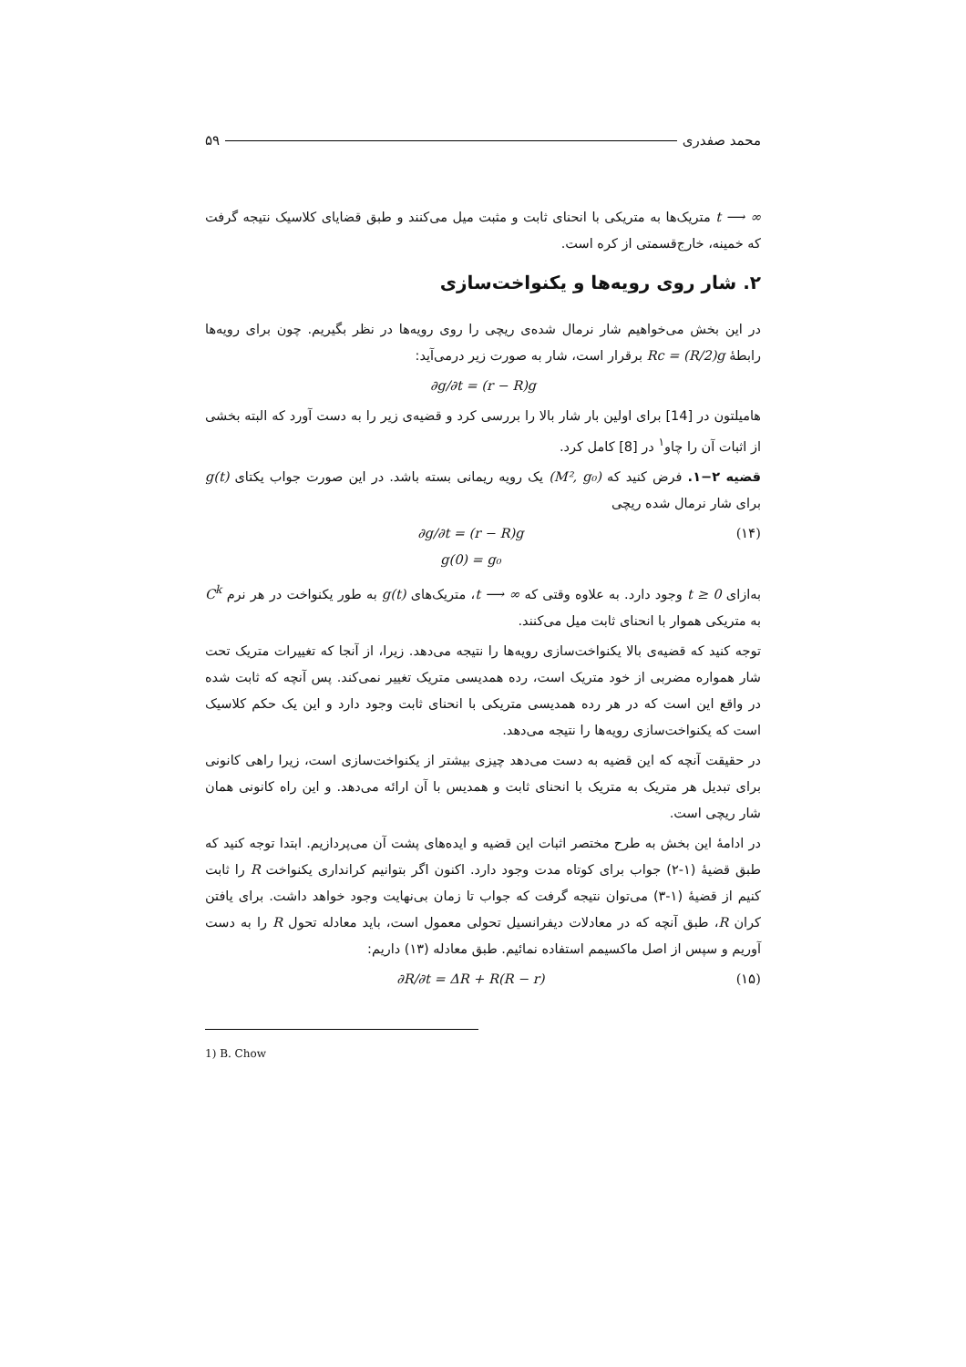محمد صفدری ۵۹
t ⟶ ∞ متریک‌ها به متریکی با انحنای ثابت و مثبت میل می‌کنند و طبق قضایای کلاسیک نتیجه گرفت که خمینه، خارج‌قسمتی از کره است.
۲. شار روی رویه‌ها و یکنواخت‌سازی
در این بخش می‌خواهیم شار نرمال شده‌ی ریچی را روی رویه‌ها در نظر بگیریم. چون برای رویه‌ها رابطهٔ Rc = (R/2)g برقرار است، شار به صورت زیر درمی‌آید:
∂g/∂t = (r − R)g
هامیلتون در [14] برای اولین بار شار بالا را بررسی کرد و قضیه‌ی زیر را به دست آورد که البته بخشی از اثبات آن را چاو<sup>۱</sup> در [8] کامل کرد.
قضیه ۲−۱. فرض کنید که (M², g₀) یک رویه ریمانی بسته باشد. در این صورت جواب یکتای g(t) برای شار نرمال شده ریچی
∂g/∂t = (r − R)g
g(0) = g₀ (۱۴)
به‌ازای t ≥ 0 وجود دارد. به علاوه وقتی که t ⟶ ∞، متریک‌های g(t) به طور یکنواخت در هر نرم C<sup>k</sup> به متریکی هموار با انحنای ثابت میل می‌کنند.
توجه کنید که قضیه‌ی بالا یکنواخت‌سازی رویه‌ها را نتیجه می‌دهد. زیرا، از آنجا که تغییرات متریک تحت شار همواره مضربی از خود متریک است، رده همدیسی متریک تغییر نمی‌کند. پس آنچه که ثابت شده در واقع این است که در هر رده همدیسی متریکی با انحنای ثابت وجود دارد و این یک حکم کلاسیک است که یکنواخت‌سازی رویه‌ها را نتیجه می‌دهد.
در حقیقت آنچه که این قضیه به دست می‌دهد چیزی بیشتر از یکنواخت‌سازی است، زیرا راهی کانونی برای تبدیل هر متریک به متریک با انحنای ثابت و همدیس با آن ارائه می‌دهد. و این راه کانونی همان شار ریچی است.
در ادامهٔ این بخش به طرح مختصر اثبات این قضیه و ایده‌های پشت آن می‌پردازیم. ابتدا توجه کنید که طبق قضیهٔ (۱-۲) جواب برای کوتاه مدت وجود دارد. اکنون اگر بتوانیم کرانداری یکنواخت R را ثابت کنیم از قضیهٔ (۱-۳) می‌توان نتیجه گرفت که جواب تا زمان بی‌نهایت وجود خواهد داشت. برای یافتن کران R، طبق آنچه که در معادلات دیفرانسیل تحولی معمول است، باید معادله تحول R را به دست آوریم و سپس از اصل ماکسیمم استفاده نمائیم. طبق معادله (۱۳) داریم:
∂R/∂t = ΔR + R(R − r) (۱۵)
1) B. Chow